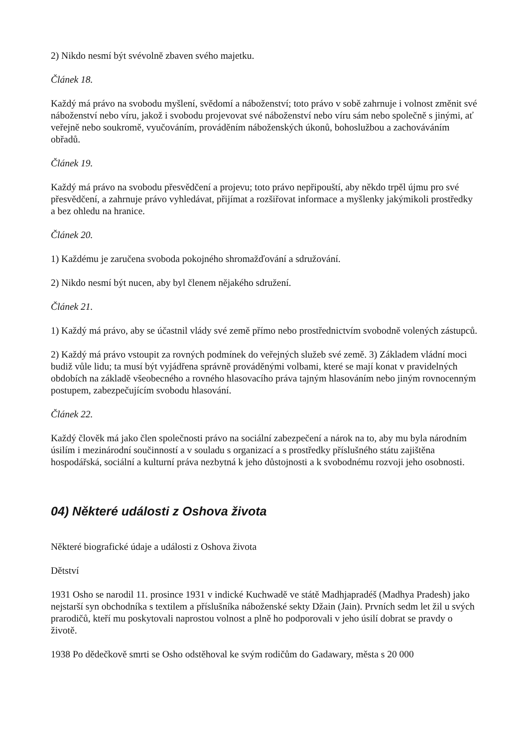2) Nikdo nesmí být svévolně zbaven svého majetku.
Článek 18.
Každý má právo na svobodu myšlení, svědomí a náboženství; toto právo v sobě zahrnuje i volnost změnit své náboženství nebo víru, jakož i svobodu projevovat své náboženství nebo víru sám nebo společně s jinými, ať veřejně nebo soukromě, vyučováním, prováděním náboženských úkonů, bohoslužbou a zachováváním obřadů.
Článek 19.
Každý má právo na svobodu přesvědčení a projevu; toto právo nepřipouští, aby někdo trpěl újmu pro své přesvědčení, a zahrnuje právo vyhledávat, přijímat a rozšiřovat informace a myšlenky jakýmikoli prostředky a bez ohledu na hranice.
Článek 20.
1) Každému je zaručena svoboda pokojného shromažďování a sdružování.
2) Nikdo nesmí být nucen, aby byl členem nějakého sdružení.
Článek 21.
1) Každý má právo, aby se účastnil vlády své země přímo nebo prostřednictvím svobodně volených zástupců.
2) Každý má právo vstoupit za rovných podmínek do veřejných služeb své země. 3) Základem vládní moci budiž vůle lidu; ta musí být vyjádřena správně prováděnými volbami, které se mají konat v pravidelných obdobích na základě všeobecného a rovného hlasovacího práva tajným hlasováním nebo jiným rovnocenným postupem, zabezpečujícím svobodu hlasování.
Článek 22.
Každý člověk má jako člen společnosti právo na sociální zabezpečení a nárok na to, aby mu byla národním úsilím i mezinárodní součinností a v souladu s organizací a s prostředky příslušného státu zajištěna hospodářská, sociální a kulturní práva nezbytná k jeho důstojnosti a k svobodnému rozvoji jeho osobnosti.
04) Některé události z Oshova života
Některé biografické údaje a události z Oshova života
Dětství
1931 Osho se narodil 11. prosince 1931 v indické Kuchwadě ve státě Madhjapradéš (Madhya Pradesh) jako nejstarší syn obchodníka s textilem a příslušníka náboženské sekty Džain (Jain). Prvních sedm let žil u svých prarodičů, kteří mu poskytovali naprostou volnost a plně ho podporovali v jeho úsilí dobrat se pravdy o životě.
1938 Po dědečkově smrti se Osho odstěhoval ke svým rodičům do Gadawary, města s 20 000